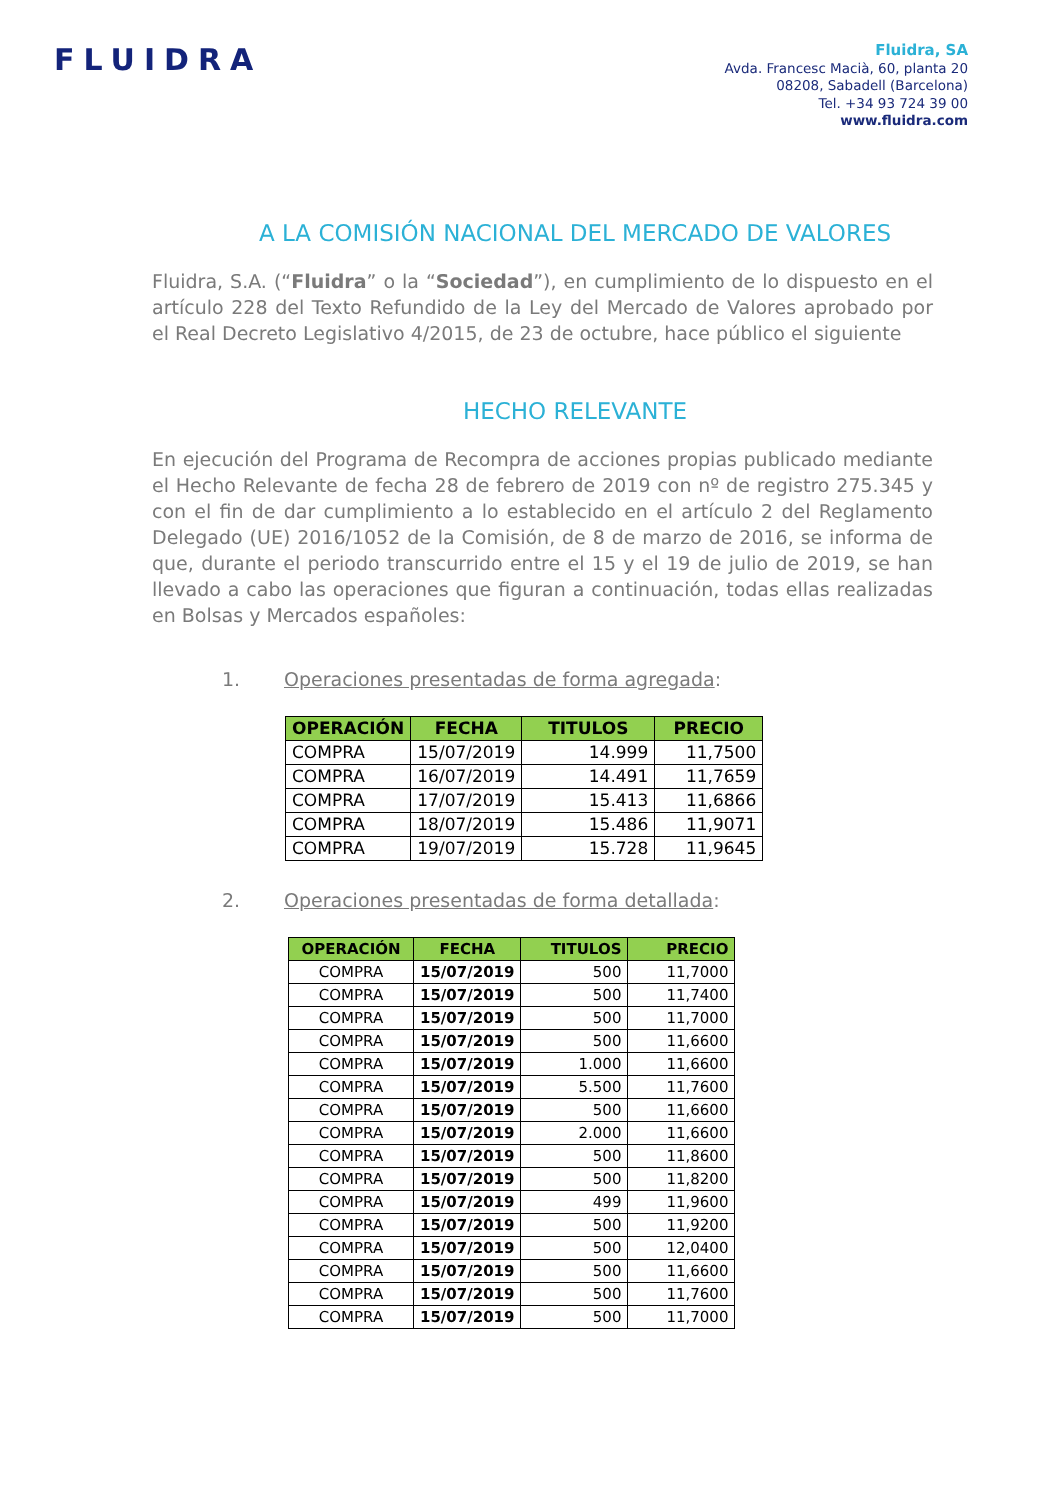FLUIDRA
Fluidra, SA
Avda. Francesc Macià, 60, planta 20
08208, Sabadell (Barcelona)
Tel. +34 93 724 39 00
www.fluidra.com
A LA COMISIÓN NACIONAL DEL MERCADO DE VALORES
Fluidra, S.A. (“Fluidra” o la “Sociedad”), en cumplimiento de lo dispuesto en el artículo 228 del Texto Refundido de la Ley del Mercado de Valores aprobado por el Real Decreto Legislativo 4/2015, de 23 de octubre, hace público el siguiente
HECHO RELEVANTE
En ejecución del Programa de Recompra de acciones propias publicado mediante el Hecho Relevante de fecha 28 de febrero de 2019 con nº de registro 275.345 y con el fin de dar cumplimiento a lo establecido en el artículo 2 del Reglamento Delegado (UE) 2016/1052 de la Comisión, de 8 de marzo de 2016, se informa de que, durante el periodo transcurrido entre el 15 y el 19 de julio de 2019, se han llevado a cabo las operaciones que figuran a continuación, todas ellas realizadas en Bolsas y Mercados españoles:
1. Operaciones presentadas de forma agregada:
| OPERACIÓN | FECHA | TITULOS | PRECIO |
| --- | --- | --- | --- |
| COMPRA | 15/07/2019 | 14.999 | 11,7500 |
| COMPRA | 16/07/2019 | 14.491 | 11,7659 |
| COMPRA | 17/07/2019 | 15.413 | 11,6866 |
| COMPRA | 18/07/2019 | 15.486 | 11,9071 |
| COMPRA | 19/07/2019 | 15.728 | 11,9645 |
2. Operaciones presentadas de forma detallada:
| OPERACIÓN | FECHA | TITULOS | PRECIO |
| --- | --- | --- | --- |
| COMPRA | 15/07/2019 | 500 | 11,7000 |
| COMPRA | 15/07/2019 | 500 | 11,7400 |
| COMPRA | 15/07/2019 | 500 | 11,7000 |
| COMPRA | 15/07/2019 | 500 | 11,6600 |
| COMPRA | 15/07/2019 | 1.000 | 11,6600 |
| COMPRA | 15/07/2019 | 5.500 | 11,7600 |
| COMPRA | 15/07/2019 | 500 | 11,6600 |
| COMPRA | 15/07/2019 | 2.000 | 11,6600 |
| COMPRA | 15/07/2019 | 500 | 11,8600 |
| COMPRA | 15/07/2019 | 500 | 11,8200 |
| COMPRA | 15/07/2019 | 499 | 11,9600 |
| COMPRA | 15/07/2019 | 500 | 11,9200 |
| COMPRA | 15/07/2019 | 500 | 12,0400 |
| COMPRA | 15/07/2019 | 500 | 11,6600 |
| COMPRA | 15/07/2019 | 500 | 11,7600 |
| COMPRA | 15/07/2019 | 500 | 11,7000 |